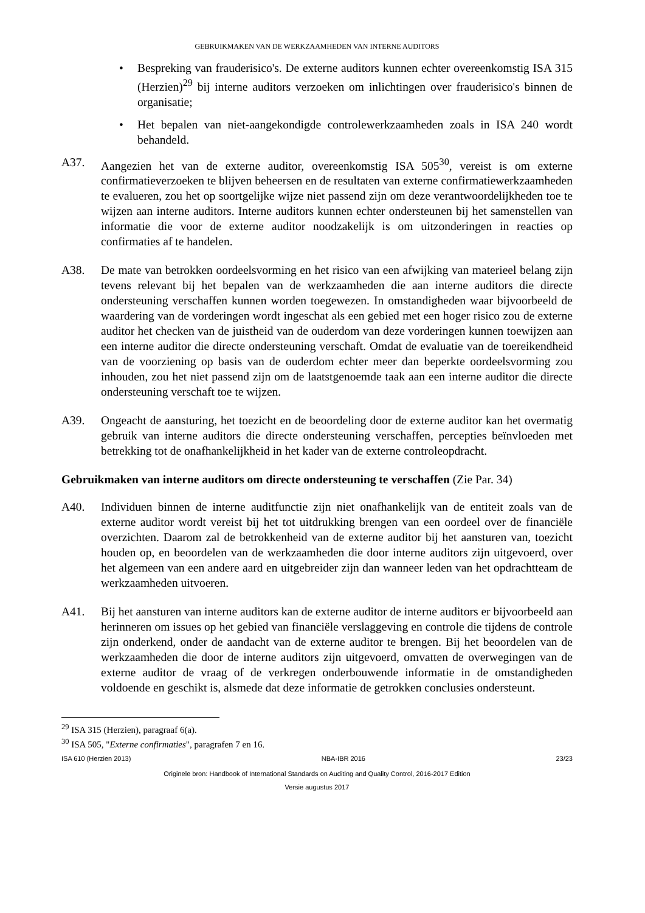GEBRUIKMAKEN VAN DE WERKZAAMHEDEN VAN INTERNE AUDITORS
• Bespreking van frauderisico's. De externe auditors kunnen echter overeenkomstig ISA 315 (Herzien)<sup>29</sup> bij interne auditors verzoeken om inlichtingen over frauderisico's binnen de organisatie;
• Het bepalen van niet-aangekondigde controlewerkzaamheden zoals in ISA 240 wordt behandeld.
A37. Aangezien het van de externe auditor, overeenkomstig ISA 505<sup>30</sup>, vereist is om externe confirmatieverzoeken te blijven beheersen en de resultaten van externe confirmatiewerkzaamheden te evalueren, zou het op soortgelijke wijze niet passend zijn om deze verantwoordelijkheden toe te wijzen aan interne auditors. Interne auditors kunnen echter ondersteunen bij het samenstellen van informatie die voor de externe auditor noodzakelijk is om uitzonderingen in reacties op confirmaties af te handelen.
A38. De mate van betrokken oordeelsvorming en het risico van een afwijking van materieel belang zijn tevens relevant bij het bepalen van de werkzaamheden die aan interne auditors die directe ondersteuning verschaffen kunnen worden toegewezen. In omstandigheden waar bijvoorbeeld de waardering van de vorderingen wordt ingeschat als een gebied met een hoger risico zou de externe auditor het checken van de juistheid van de ouderdom van deze vorderingen kunnen toewijzen aan een interne auditor die directe ondersteuning verschaft. Omdat de evaluatie van de toereikendheid van de voorziening op basis van de ouderdom echter meer dan beperkte oordeelsvorming zou inhouden, zou het niet passend zijn om de laatstgenoemde taak aan een interne auditor die directe ondersteuning verschaft toe te wijzen.
A39. Ongeacht de aansturing, het toezicht en de beoordeling door de externe auditor kan het overmatig gebruik van interne auditors die directe ondersteuning verschaffen, percepties beïnvloeden met betrekking tot de onafhankelijkheid in het kader van de externe controleopdracht.
Gebruikmaken van interne auditors om directe ondersteuning te verschaffen (Zie Par. 34)
A40. Individuen binnen de interne auditfunctie zijn niet onafhankelijk van de entiteit zoals van de externe auditor wordt vereist bij het tot uitdrukking brengen van een oordeel over de financiële overzichten. Daarom zal de betrokkenheid van de externe auditor bij het aansturen van, toezicht houden op, en beoordelen van de werkzaamheden die door interne auditors zijn uitgevoerd, over het algemeen van een andere aard en uitgebreider zijn dan wanneer leden van het opdrachtteam de werkzaamheden uitvoeren.
A41. Bij het aansturen van interne auditors kan de externe auditor de interne auditors er bijvoorbeeld aan herinneren om issues op het gebied van financiële verslaggeving en controle die tijdens de controle zijn onderkend, onder de aandacht van de externe auditor te brengen. Bij het beoordelen van de werkzaamheden die door de interne auditors zijn uitgevoerd, omvatten de overwegingen van de externe auditor de vraag of de verkregen onderbouwende informatie in de omstandigheden voldoende en geschikt is, alsmede dat deze informatie de getrokken conclusies ondersteunt.
<sup>29</sup> ISA 315 (Herzien), paragraaf 6(a).
<sup>30</sup> ISA 505, "Externe confirmaties", paragrafen 7 en 16.
ISA 610 (Herzien 2013) NBA-IBR 2016 23/23
Originele bron: Handbook of International Standards on Auditing and Quality Control, 2016-2017 Edition
Versie augustus 2017